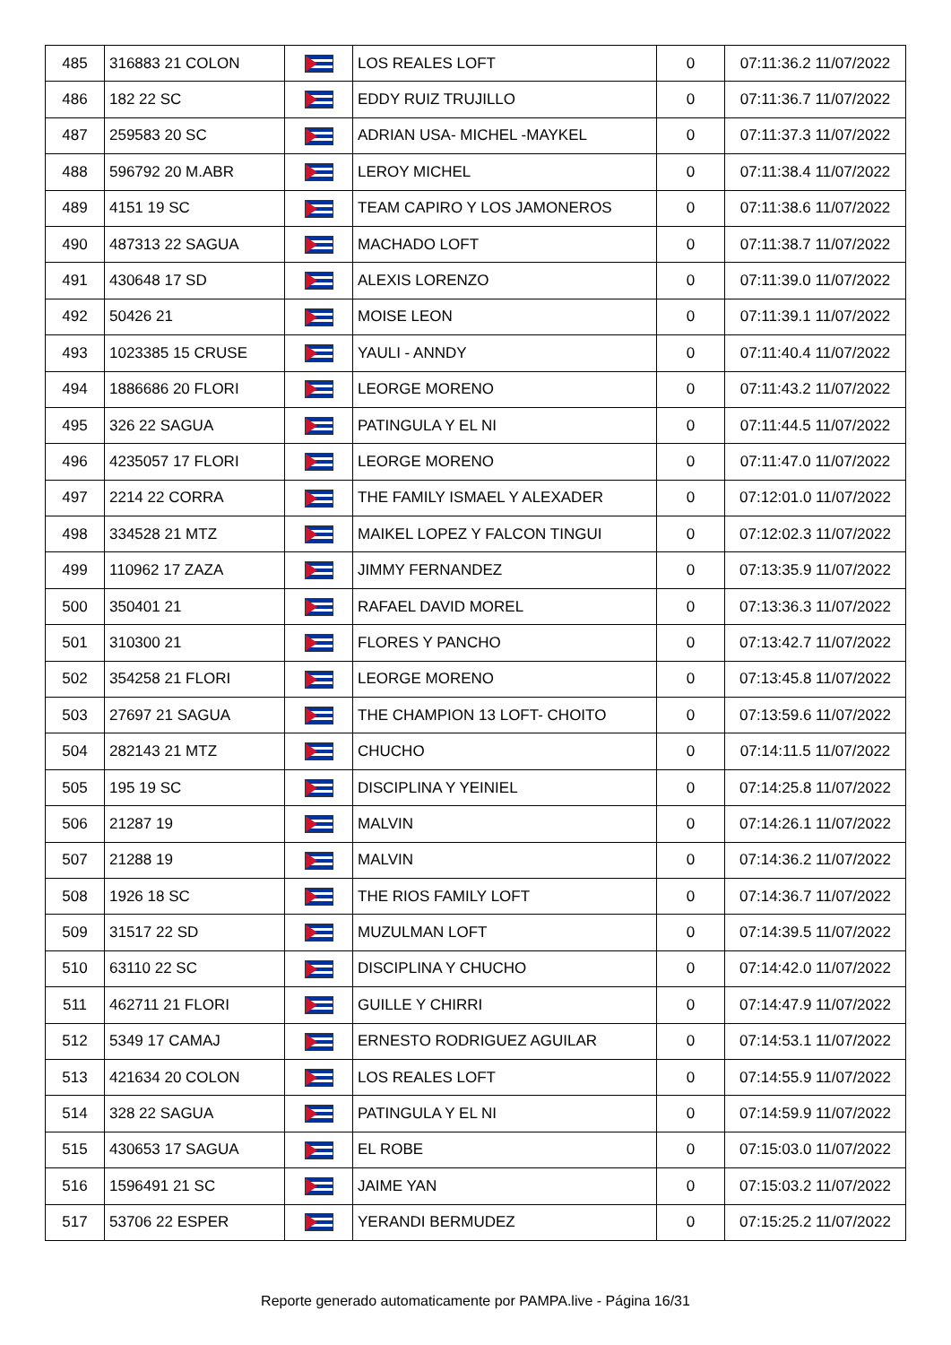| 485 | 316883 21 COLON | | LOS REALES LOFT | 0 | 07:11:36.2 11/07/2022 |
| 486 | 182 22 SC | | EDDY RUIZ TRUJILLO | 0 | 07:11:36.7 11/07/2022 |
| 487 | 259583 20 SC | | ADRIAN USA- MICHEL -MAYKEL | 0 | 07:11:37.3 11/07/2022 |
| 488 | 596792 20 M.ABR | | LEROY MICHEL | 0 | 07:11:38.4 11/07/2022 |
| 489 | 4151 19 SC | | TEAM CAPIRO Y LOS JAMONEROS | 0 | 07:11:38.6 11/07/2022 |
| 490 | 487313 22 SAGUA | | MACHADO LOFT | 0 | 07:11:38.7 11/07/2022 |
| 491 | 430648 17 SD | | ALEXIS LORENZO | 0 | 07:11:39.0 11/07/2022 |
| 492 | 50426 21 | | MOISE LEON | 0 | 07:11:39.1 11/07/2022 |
| 493 | 1023385 15 CRUSE | | YAULI - ANNDY | 0 | 07:11:40.4 11/07/2022 |
| 494 | 1886686 20 FLORI | | LEORGE MORENO | 0 | 07:11:43.2 11/07/2022 |
| 495 | 326 22 SAGUA | | PATINGULA Y EL NI | 0 | 07:11:44.5 11/07/2022 |
| 496 | 4235057 17 FLORI | | LEORGE MORENO | 0 | 07:11:47.0 11/07/2022 |
| 497 | 2214 22 CORRA | | THE FAMILY ISMAEL Y ALEXADER | 0 | 07:12:01.0 11/07/2022 |
| 498 | 334528 21 MTZ | | MAIKEL LOPEZ Y FALCON TINGUI | 0 | 07:12:02.3 11/07/2022 |
| 499 | 110962 17 ZAZA | | JIMMY FERNANDEZ | 0 | 07:13:35.9 11/07/2022 |
| 500 | 350401 21 | | RAFAEL DAVID MOREL | 0 | 07:13:36.3 11/07/2022 |
| 501 | 310300 21 | | FLORES Y PANCHO | 0 | 07:13:42.7 11/07/2022 |
| 502 | 354258 21 FLORI | | LEORGE MORENO | 0 | 07:13:45.8 11/07/2022 |
| 503 | 27697 21 SAGUA | | THE CHAMPION 13 LOFT- CHOITO | 0 | 07:13:59.6 11/07/2022 |
| 504 | 282143 21 MTZ | | CHUCHO | 0 | 07:14:11.5 11/07/2022 |
| 505 | 195 19 SC | | DISCIPLINA Y YEINIEL | 0 | 07:14:25.8 11/07/2022 |
| 506 | 21287 19 | | MALVIN | 0 | 07:14:26.1 11/07/2022 |
| 507 | 21288 19 | | MALVIN | 0 | 07:14:36.2 11/07/2022 |
| 508 | 1926 18 SC | | THE RIOS FAMILY LOFT | 0 | 07:14:36.7 11/07/2022 |
| 509 | 31517 22 SD | | MUZULMAN LOFT | 0 | 07:14:39.5 11/07/2022 |
| 510 | 63110 22 SC | | DISCIPLINA Y CHUCHO | 0 | 07:14:42.0 11/07/2022 |
| 511 | 462711 21 FLORI | | GUILLE Y CHIRRI | 0 | 07:14:47.9 11/07/2022 |
| 512 | 5349 17 CAMAJ | | ERNESTO RODRIGUEZ AGUILAR | 0 | 07:14:53.1 11/07/2022 |
| 513 | 421634 20 COLON | | LOS REALES LOFT | 0 | 07:14:55.9 11/07/2022 |
| 514 | 328 22 SAGUA | | PATINGULA Y EL NI | 0 | 07:14:59.9 11/07/2022 |
| 515 | 430653 17 SAGUA | | EL ROBE | 0 | 07:15:03.0 11/07/2022 |
| 516 | 1596491 21 SC | | JAIME YAN | 0 | 07:15:03.2 11/07/2022 |
| 517 | 53706 22 ESPER | | YERANDI BERMUDEZ | 0 | 07:15:25.2 11/07/2022 |
Reporte generado automaticamente por PAMPA.live - Página 16/31